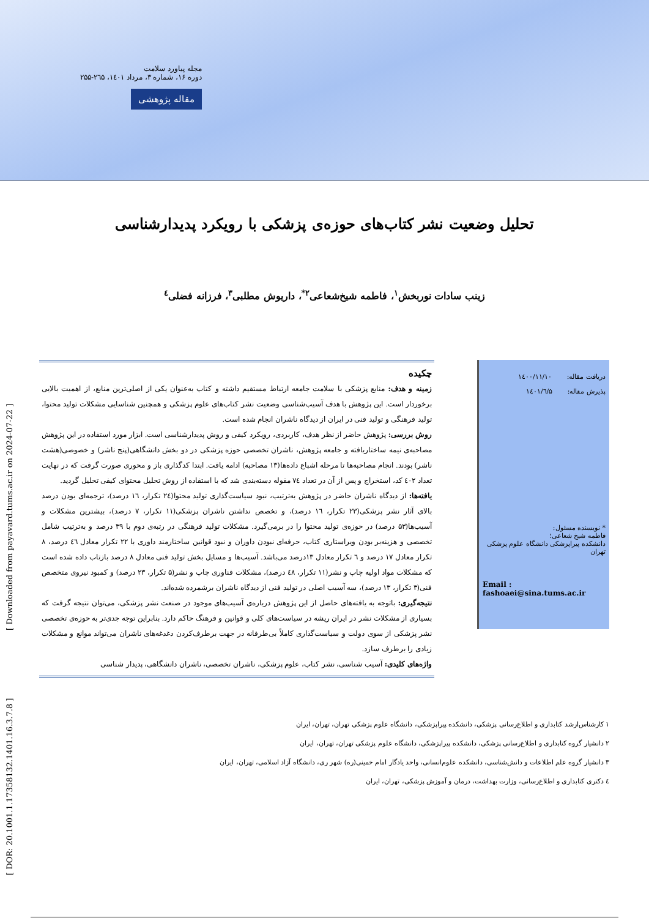مجله پیاورد سلامت
دوره ۱۶، شماره ۳، مرداد ۱٤۰۱، ۲٦۵-۲۵۵
مقاله پژوهشی
تحلیل وضعیت نشر کتاب‌های حوزه‌ی پزشکی با رویکرد پدیدارشناسی
زینب سادات نوربخش<sup>۱</sup>، فاطمه شیخ‌شعاعی<sup>۲*</sup>، داریوش مطلبی<sup>۳</sup>، فرزانه فضلی<sup>٤</sup>
دریافت مقاله: ۱٤۰۰/۱۱/۱۰
پذیرش مقاله: ۱٤۰۱/٦/۵
* نویسنده مسئول:
فاطمه شیخ شعاعی؛
دانشکده پیراپزشکی دانشگاه علوم پزشکی تهران
Email :
fashoaei@sina.tums.ac.ir
چکیده
زمینه و هدف: منابع پزشکی با سلامت جامعه ارتباط مستقیم داشته و کتاب به‌عنوان یکی از اصلی‌ترین منابع، از اهمیت بالایی برخوردار است. این پژوهش با هدف آسیب‌شناسی وضعیت نشر کتاب‌های علوم پزشکی و همچنین شناسایی مشکلات تولید محتوا، تولید فرهنگی و تولید فنی در ایران از دیدگاه ناشران انجام شده است.
روش بررسی: پژوهش حاضر از نظر هدف، کاربردی، رویکرد کیفی و روش پدیدارشناسی است. ابزار مورد استفاده در این پژوهش مصاحبه‌ی نیمه ساختاریافته و جامعه پژوهش، ناشران تخصصی حوزه پزشکی در دو بخش دانشگاهی(پنج ناشر) و خصوصی(هشت ناشر) بودند. انجام مصاحبه‌ها تا مرحله اشباع داده‌ها(۱۳ مصاحبه) ادامه یافت. ابتدا کدگذاری باز و محوری صورت گرفت که در نهایت تعداد ٤۰۲ کد، استخراج و پس از آن در تعداد ۷٤ مقوله دسته‌بندی شد که با استفاده از روش تحلیل محتوای کیفی تحلیل گردید.
یافته‌ها: از دیدگاه ناشران حاضر در پژوهش به‌ترتیب، نبود سیاست‌گذاری تولید محتوا(۲٤ تکرار، ۱٦ درصد)، ترجمه‌ای بودن درصد بالای آثار نشر پزشکی(۲۳ تکرار، ۱٦ درصد)، و تخصص نداشتن ناشران پزشکی(۱۱ تکرار، ۷ درصد)، بیشترین مشکلات و آسیب‌ها(۵۳ درصد) در حوزه‌ی تولید محتوا را در برمی‌گیرد. مشکلات تولید فرهنگی در رتبه‌ی دوم با ۳۹ درصد و به‌ترتیب شامل تخصصی و هزینه‌بر بودن ویراستاری کتاب، حرفه‌ای نبودن داوران و نبود قوانین ساختارمند داوری با ۲۲ تکرار معادل ٤٦ درصد، ۸ تکرار معادل ۱۷ درصد و ٦ تکرار معادل ۱۳درصد می‌باشد. آسیب‌ها و مسایل بخش تولید فنی معادل ۸ درصد بازتاب داده شده است که مشکلات مواد اولیه چاپ و نشر(۱۱ تکرار، ٤۸ درصد)، مشکلات فناوری چاپ و نشر(۵ تکرار، ۲۳ درصد) و کمبود نیروی متخصص فنی(۳ تکرار، ۱۳ درصد)، سه آسیب اصلی در تولید فنی از دیدگاه ناشران برشمرده شده‌اند.
نتیجه‌گیری: باتوجه به یافته‌های حاصل از این پژوهش درباره‌ی آسیب‌های موجود در صنعت نشر پزشکی، می‌توان نتیجه گرفت که بسیاری از مشکلات نشر در ایران ریشه در سیاست‌های کلی و قوانین و فرهنگ حاکم دارد. بنابراین توجه جدی‌تر به حوزه‌ی تخصصی نشر پزشکی از سوی دولت و سیاست‌گذاری کاملاً بی‌طرفانه در جهت برطرف‌کردن دغدغه‌های ناشران می‌تواند موانع و مشکلات زیادی را برطرف سازد.
واژه‌های کلیدی: آسیب شناسی، نشر کتاب، علوم پزشکی، ناشران تخصصی، ناشران دانشگاهی، پدیدار شناسی
۱ کارشناس‌ارشد کتابداری و اطلاع‌رسانی پزشکی، دانشکده پیراپزشکی، دانشگاه علوم پزشکی تهران، تهران، ایران
۲ دانشیار گروه کتابداری و اطلاع‌رسانی پزشکی، دانشکده پیراپزشکی، دانشگاه علوم پزشکی تهران، تهران، ایران
۳ دانشیار گروه علم اطلاعات و دانش‌شناسی، دانشکده علوم‌انسانی، واحد یادگار امام خمینی(ره) شهر ری، دانشگاه آزاد اسلامی، تهران، ایران
٤ دکتری کتابداری و اطلاع‌رسانی، وزارت بهداشت، درمان و آموزش پزشکی، تهران، ایران
[ Downloaded from payavard.tums.ac.ir on 2024-07-22 ]
[ DOR: 20.1001.1.17358132.1401.16.3.7.8 ]